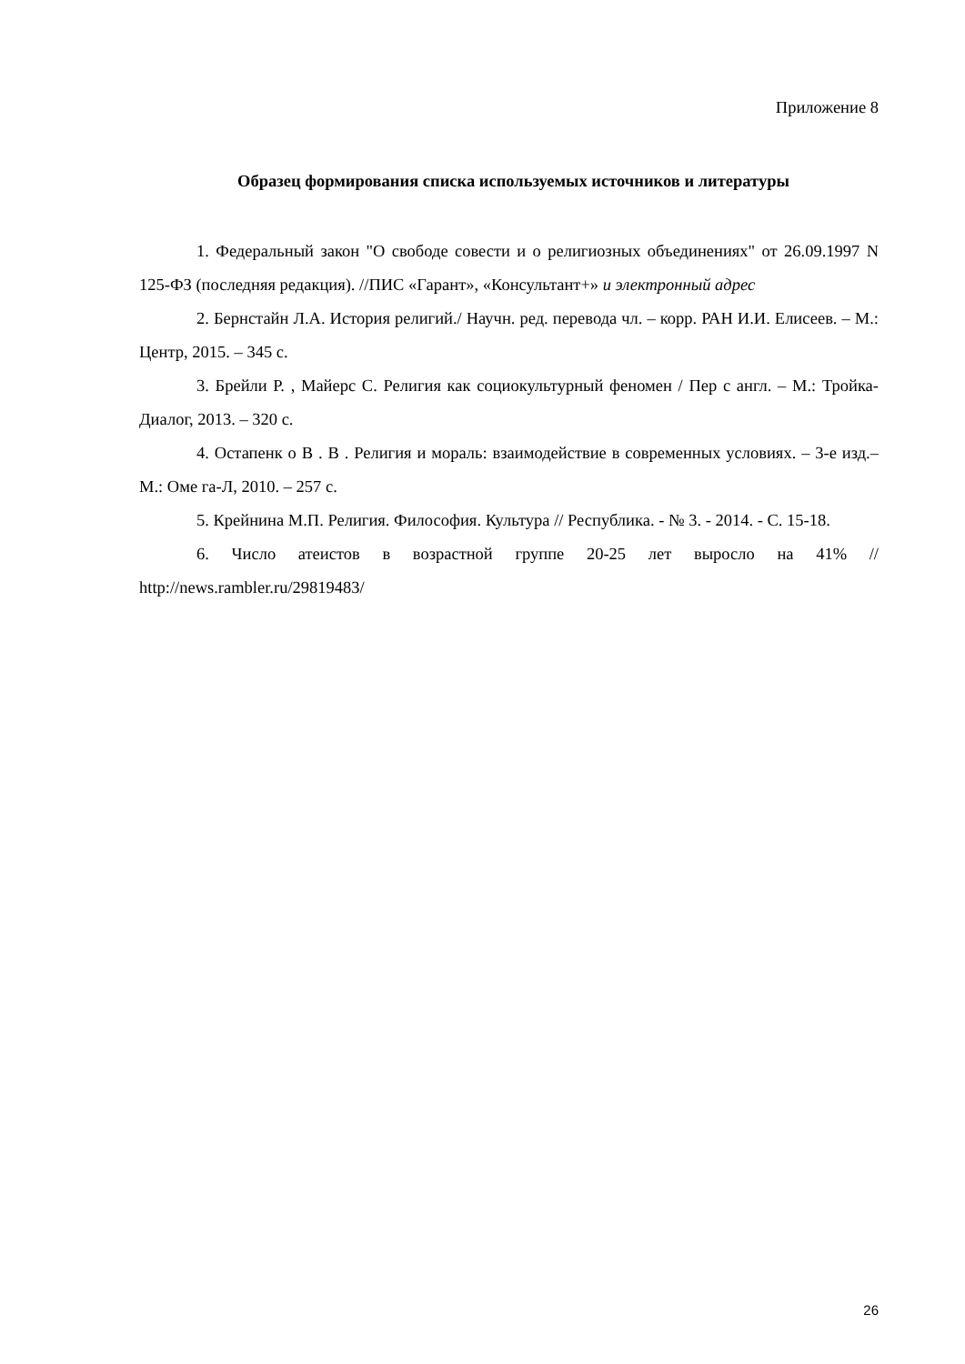Приложение 8
Образец формирования списка используемых источников и литературы
1. Федеральный закон "О свободе совести и о религиозных объединениях" от 26.09.1997 N 125-ФЗ (последняя редакция). //ПИС «Гарант», «Консультант+» и электронный адрес
2. Бернстайн Л.А. История религий./ Научн. ред. перевода чл. – корр. РАН И.И. Елисеев. – М.: Центр, 2015. – 345 с.
3. Брейли Р. , Майерс С. Религия как социокультурный феномен / Пер с англ. – М.: Тройка-Диалог, 2013. – 320 с.
4. Остапенк о В . В . Религия и мораль: взаимодействие в современных условиях. – 3-е изд.– М.: Оме га-Л, 2010. – 257 с.
5. Крейнина М.П. Религия. Философия. Культура // Республика. - № 3. - 2014. - С. 15-18.
6. Число атеистов в возрастной группе 20-25 лет выросло на 41% // http://news.rambler.ru/29819483/
26